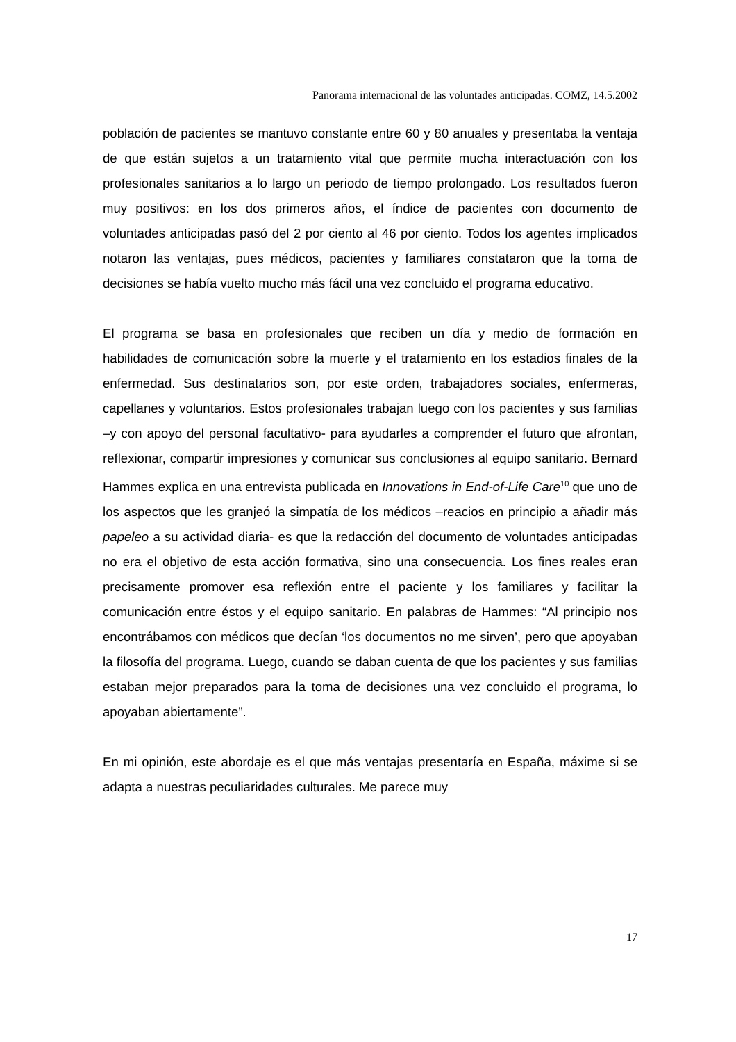Panorama internacional de las voluntades anticipadas. COMZ, 14.5.2002
población de pacientes se mantuvo constante entre 60 y 80 anuales y presentaba la ventaja de que están sujetos a un tratamiento vital que permite mucha interactuación con los profesionales sanitarios a lo largo un periodo de tiempo prolongado. Los resultados fueron muy positivos: en los dos primeros años, el índice de pacientes con documento de voluntades anticipadas pasó del 2 por ciento al 46 por ciento. Todos los agentes implicados notaron las ventajas, pues médicos, pacientes y familiares constataron que la toma de decisiones se había vuelto mucho más fácil una vez concluido el programa educativo.
El programa se basa en profesionales que reciben un día y medio de formación en habilidades de comunicación sobre la muerte y el tratamiento en los estadios finales de la enfermedad. Sus destinatarios son, por este orden, trabajadores sociales, enfermeras, capellanes y voluntarios. Estos profesionales trabajan luego con los pacientes y sus familias –y con apoyo del personal facultativo- para ayudarles a comprender el futuro que afrontan, reflexionar, compartir impresiones y comunicar sus conclusiones al equipo sanitario. Bernard Hammes explica en una entrevista publicada en Innovations in End-of-Life Care<sup>10</sup> que uno de los aspectos que les granjeó la simpatía de los médicos –reacios en principio a añadir más papeleo a su actividad diaria- es que la redacción del documento de voluntades anticipadas no era el objetivo de esta acción formativa, sino una consecuencia. Los fines reales eran precisamente promover esa reflexión entre el paciente y los familiares y facilitar la comunicación entre éstos y el equipo sanitario. En palabras de Hammes: “Al principio nos encontrábamos con médicos que decían ‘los documentos no me sirven’, pero que apoyaban la filosofía del programa. Luego, cuando se daban cuenta de que los pacientes y sus familias estaban mejor preparados para la toma de decisiones una vez concluido el programa, lo apoyaban abiertamente”.
En mi opinión, este abordaje es el que más ventajas presentaría en España, máxime si se adapta a nuestras peculiaridades culturales. Me parece muy
17